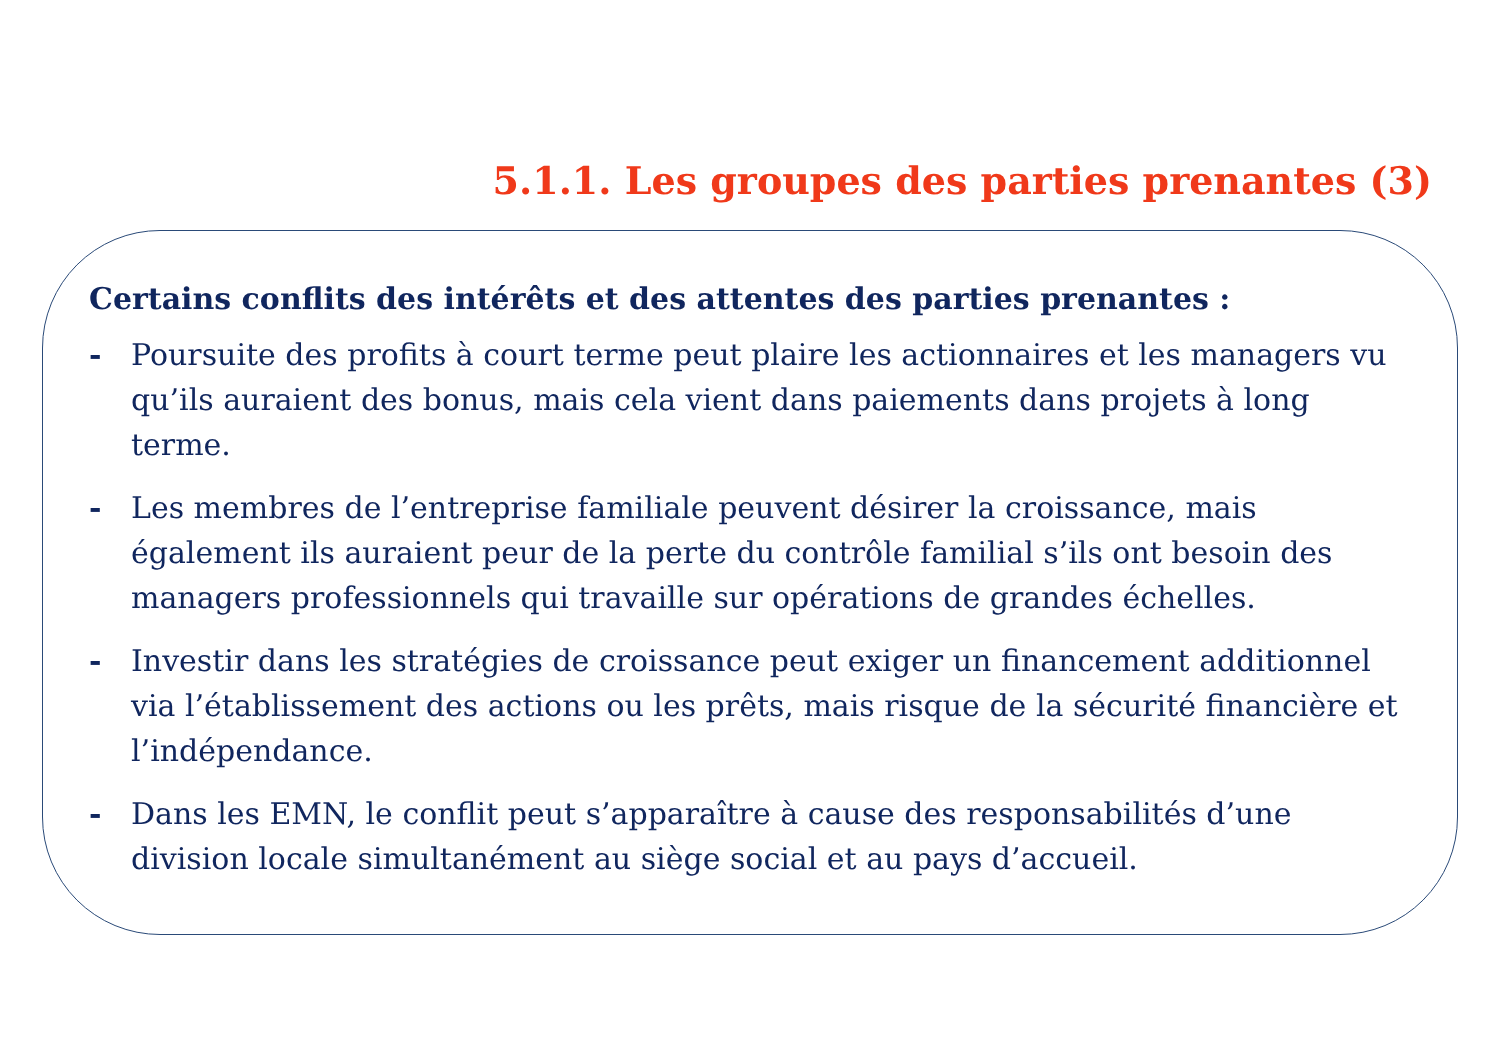5.1.1. Les groupes des parties prenantes (3)
Certains conflits des intérêts et des attentes des parties prenantes :
- Poursuite des profits à court terme peut plaire les actionnaires et les managers vu qu’ils auraient des bonus, mais cela vient dans paiements dans projets à long terme.
- Les membres de l’entreprise familiale peuvent désirer la croissance, mais également ils auraient peur de la perte du contrôle familial s’ils ont besoin des managers professionnels qui travaille sur opérations de grandes échelles.
- Investir dans les stratégies de croissance peut exiger un financement additionnel via l’établissement des actions ou les prêts, mais risque de la sécurité financière et l’indépendance.
- Dans les EMN, le conflit peut s’apparaître à cause des responsabilités d’une division locale simultanément au siège social et au pays d’accueil.